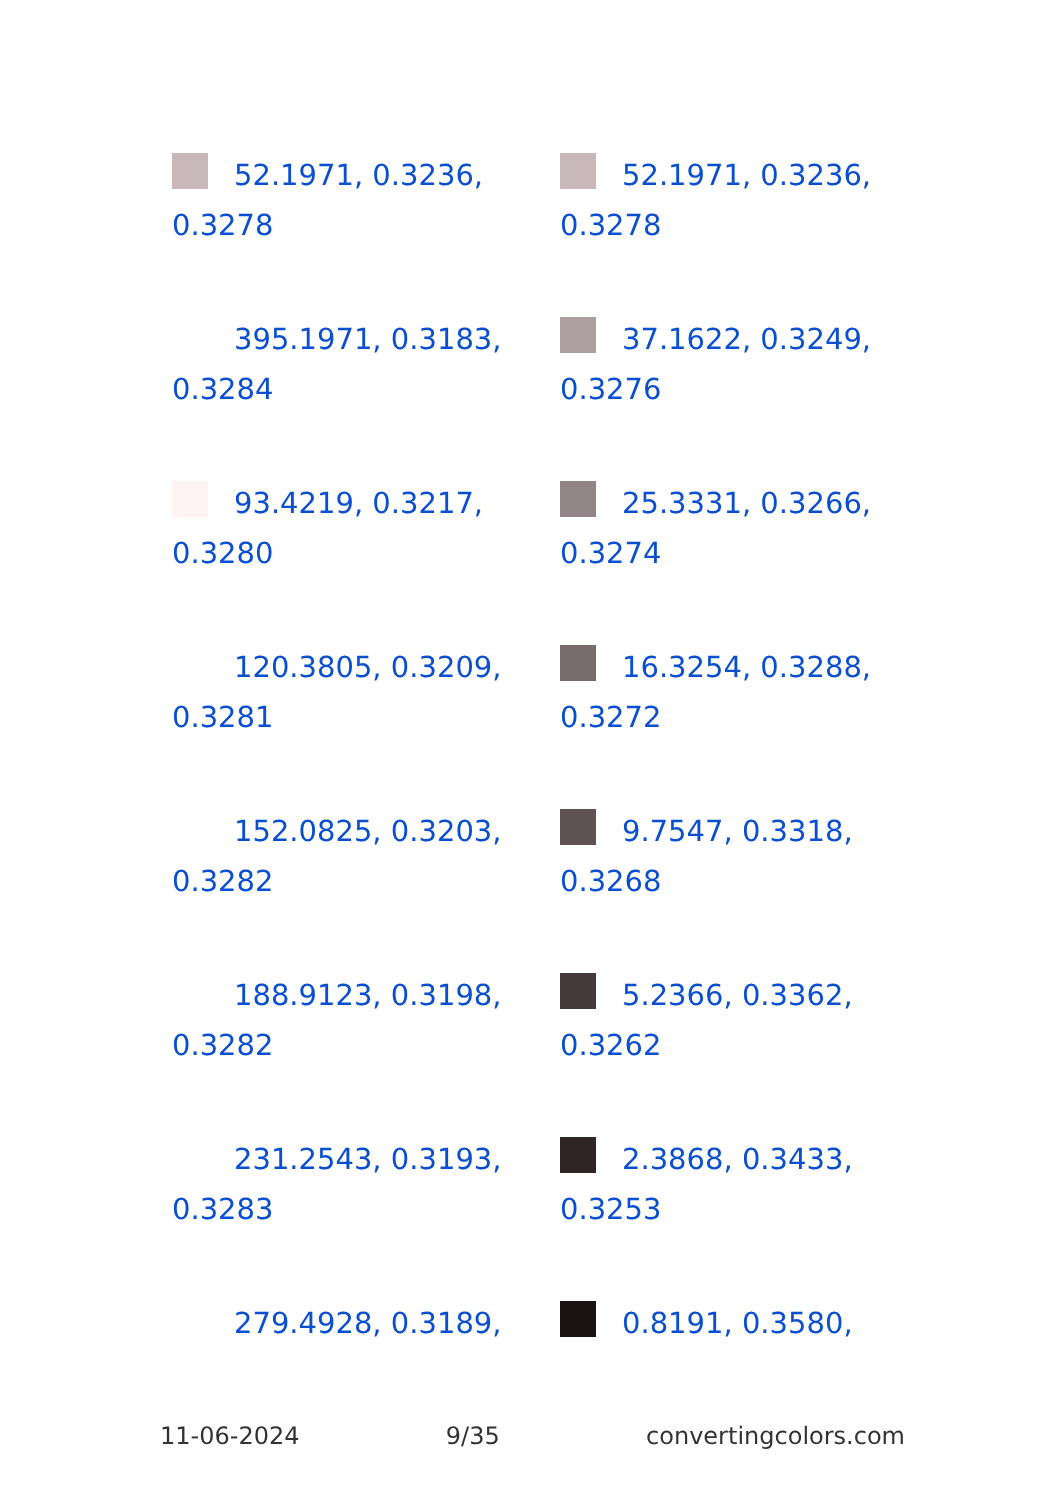52.1971, 0.3236,
0.3278
52.1971, 0.3236,
0.3278
395.1971, 0.3183,
0.3284
37.1622, 0.3249,
0.3276
93.4219, 0.3217,
0.3280
25.3331, 0.3266,
0.3274
120.3805, 0.3209,
0.3281
16.3254, 0.3288,
0.3272
152.0825, 0.3203,
0.3282
9.7547, 0.3318,
0.3268
188.9123, 0.3198,
0.3282
5.2366, 0.3362,
0.3262
231.2543, 0.3193,
0.3283
2.3868, 0.3433,
0.3253
279.4928, 0.3189,
0.8191, 0.3580,
11-06-2024 9/35 convertingcolors.com